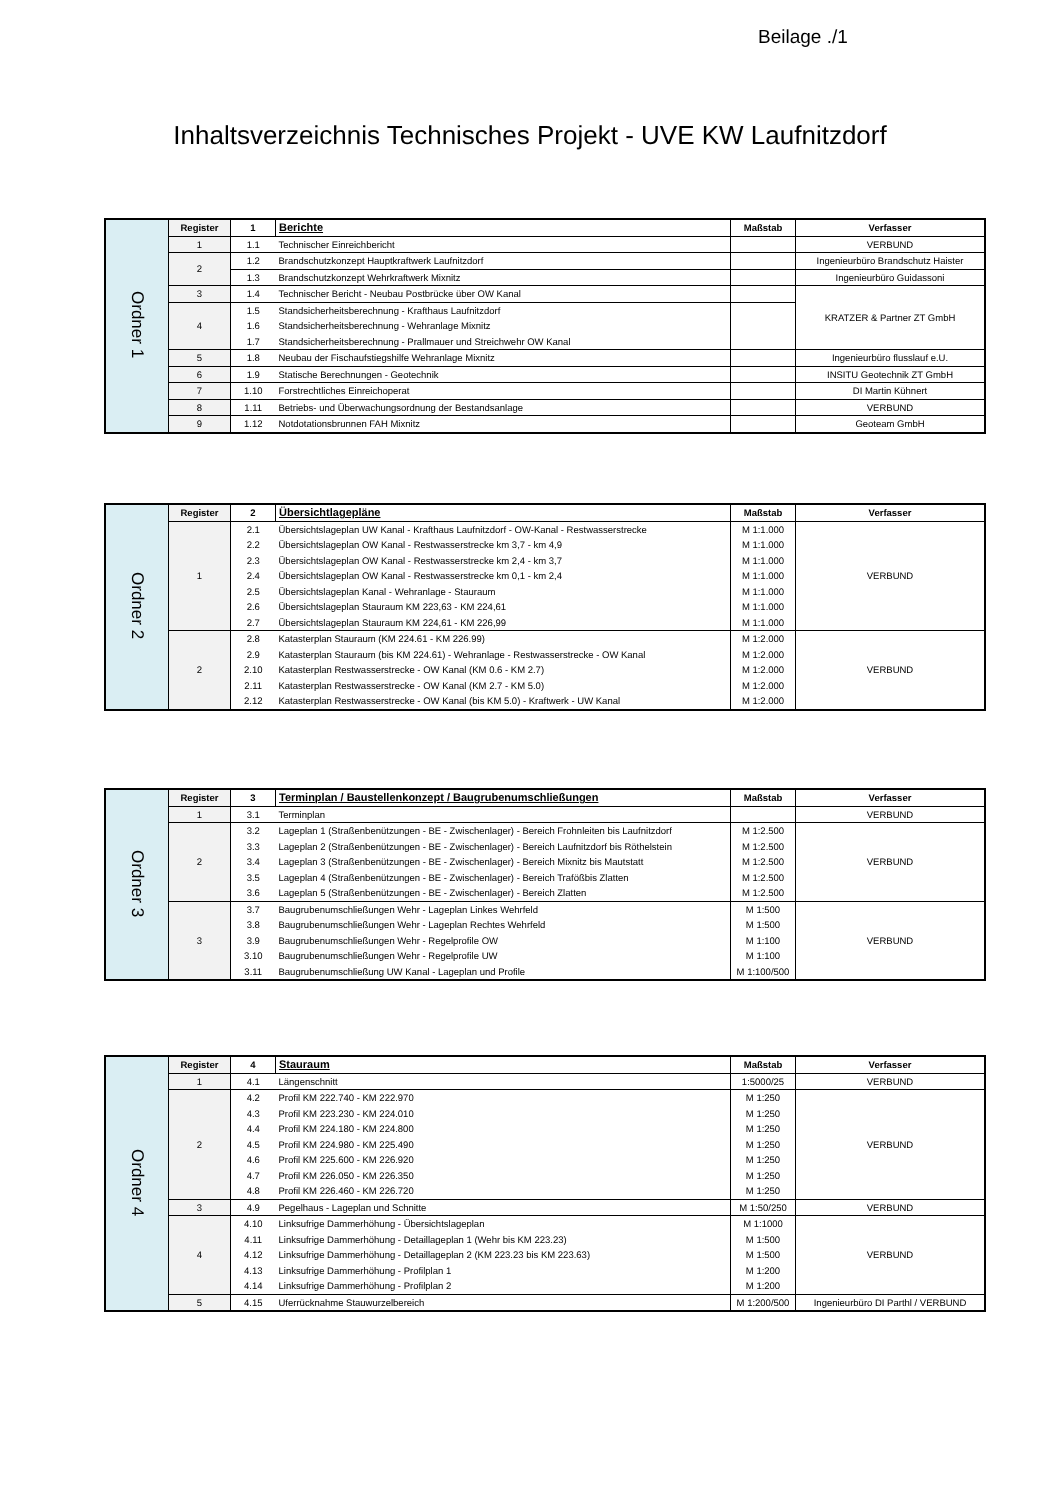Beilage ./1
Inhaltsverzeichnis Technisches Projekt - UVE KW Laufnitzdorf
| Ordner 1 | Register | 1 | Berichte | Maßstab | Verfasser |
| | 1 | 1.1 | Technischer Einreichbericht | | VERBUND |
| | 2 | 1.2 | Brandschutzkonzept Hauptkraftwerk Laufnitzdorf | | Ingenieurbüro Brandschutz Haister |
| | | 1.3 | Brandschutzkonzept Wehrkraftwerk Mixnitz | | Ingenieurbüro Guidassoni |
| | 3 | 1.4 | Technischer Bericht - Neubau Postbrücke über OW Kanal | | KRATZER & Partner ZT GmbH |
| | 4 | 1.5 | Standsicherheitsberechnung - Krafthaus Laufnitzdorf | | |
| | | 1.6 | Standsicherheitsberechnung - Wehranlage Mixnitz | | |
| | | 1.7 | Standsicherheitsberechnung - Prallmauer und Streichwehr OW Kanal | | |
| | 5 | 1.8 | Neubau der Fischaufstiegshilfe Wehranlage Mixnitz | | Ingenieurbüro flusslauf e.U. |
| | 6 | 1.9 | Statische Berechnungen - Geotechnik | | INSITU Geotechnik ZT GmbH |
| | 7 | 1.10 | Forstrechtliches Einreichoperat | | DI Martin Kühnert |
| | 8 | 1.11 | Betriebs- und Überwachungsordnung der Bestandsanlage | | VERBUND |
| | 9 | 1.12 | Notdotationsbrunnen FAH Mixnitz | | Geoteam GmbH |
| Ordner 2 | Register | 2 | Übersichtlagepläne | Maßstab | Verfasser |
| | 1 | 2.1 | Übersichtslageplan UW Kanal - Krafthaus Laufnitzdorf - OW-Kanal - Restwasserstrecke | M 1:1.000 | VERBUND |
| | | 2.2 | Übersichtslageplan OW Kanal - Restwasserstrecke km 3,7 - km 4,9 | M 1:1.000 | |
| | | 2.3 | Übersichtslageplan OW Kanal - Restwasserstrecke km 2,4 - km 3,7 | M 1:1.000 | |
| | | 2.4 | Übersichtslageplan OW Kanal - Restwasserstrecke km 0,1 - km 2,4 | M 1:1.000 | |
| | | 2.5 | Übersichtslageplan Kanal - Wehranlage - Stauraum | M 1:1.000 | |
| | | 2.6 | Übersichtslageplan Stauraum KM 223,63 - KM 224,61 | M 1:1.000 | |
| | | 2.7 | Übersichtslageplan Stauraum KM 224,61 - KM 226,99 | M 1:1.000 | |
| | 2 | 2.8 | Katasterplan Stauraum (KM 224.61 - KM 226.99) | M 1:2.000 | VERBUND |
| | | 2.9 | Katasterplan Stauraum (bis KM 224.61) - Wehranlage - Restwasserstrecke - OW Kanal | M 1:2.000 | |
| | | 2.10 | Katasterplan Restwasserstrecke - OW Kanal (KM 0.6 - KM 2.7) | M 1:2.000 | |
| | | 2.11 | Katasterplan Restwasserstrecke - OW Kanal (KM 2.7 - KM 5.0) | M 1:2.000 | |
| | | 2.12 | Katasterplan Restwasserstrecke - OW Kanal (bis KM 5.0) - Kraftwerk - UW Kanal | M 1:2.000 | |
| Ordner 3 | Register | 3 | Terminplan / Baustellenkonzept / Baugrubenumschließungen | Maßstab | Verfasser |
| | 1 | 3.1 | Terminplan | | VERBUND |
| | 2 | 3.2 | Lageplan 1 (Straßenbenützungen - BE - Zwischenlager) - Bereich Frohnleiten bis Laufnitzdorf | M 1:2.500 | VERBUND |
| | | 3.3 | Lageplan 2 (Straßenbenützungen - BE - Zwischenlager) - Bereich Laufnitzdorf bis Röthelstein | M 1:2.500 | |
| | | 3.4 | Lageplan 3 (Straßenbenützungen - BE - Zwischenlager) - Bereich Mixnitz bis Mautstatt | M 1:2.500 | |
| | | 3.5 | Lageplan 4 (Straßenbenützungen - BE - Zwischenlager) - Bereich Trafößbis Zlatten | M 1:2.500 | |
| | | 3.6 | Lageplan 5 (Straßenbenützungen - BE - Zwischenlager) - Bereich Zlatten | M 1:2.500 | |
| | 3 | 3.7 | Baugrubenumschließungen Wehr - Lageplan Linkes Wehrfeld | M 1:500 | VERBUND |
| | | 3.8 | Baugrubenumschließungen Wehr - Lageplan Rechtes Wehrfeld | M 1:500 | |
| | | 3.9 | Baugrubenumschließungen Wehr - Regelprofile OW | M 1:100 | |
| | | 3.10 | Baugrubenumschließungen Wehr - Regelprofile UW | M 1:100 | |
| | | 3.11 | Baugrubenumschließung UW Kanal - Lageplan und Profile | M 1:100/500 | |
| Ordner 4 | Register | 4 | Stauraum | Maßstab | Verfasser |
| | 1 | 4.1 | Längenschnitt | 1:5000/25 | VERBUND |
| | 2 | 4.2 | Profil KM 222.740 - KM 222.970 | M 1:250 | VERBUND |
| | | 4.3 | Profil KM 223.230 - KM 224.010 | M 1:250 | |
| | | 4.4 | Profil KM 224.180 - KM 224.800 | M 1:250 | |
| | | 4.5 | Profil KM 224.980 - KM 225.490 | M 1:250 | |
| | | 4.6 | Profil KM 225.600 - KM 226.920 | M 1:250 | |
| | | 4.7 | Profil KM 226.050 - KM 226.350 | M 1:250 | |
| | | 4.8 | Profil KM 226.460 - KM 226.720 | M 1:250 | |
| | 3 | 4.9 | Pegelhaus - Lageplan und Schnitte | M 1:50/250 | VERBUND |
| | 4 | 4.10 | Linksufrige Dammerhöhung - Übersichtslageplan | M 1:1000 | VERBUND |
| | | 4.11 | Linksufrige Dammerhöhung - Detaillageplan 1 (Wehr bis KM 223.23) | M 1:500 | |
| | | 4.12 | Linksufrige Dammerhöhung - Detaillageplan 2 (KM 223.23 bis KM 223.63) | M 1:500 | |
| | | 4.13 | Linksufrige Dammerhöhung - Profilplan 1 | M 1:200 | |
| | | 4.14 | Linksufrige Dammerhöhung - Profilplan 2 | M 1:200 | |
| | 5 | 4.15 | Uferrücknahme Stauwurzelbereich | M 1:200/500 | Ingenieurbüro DI Parthl / VERBUND |